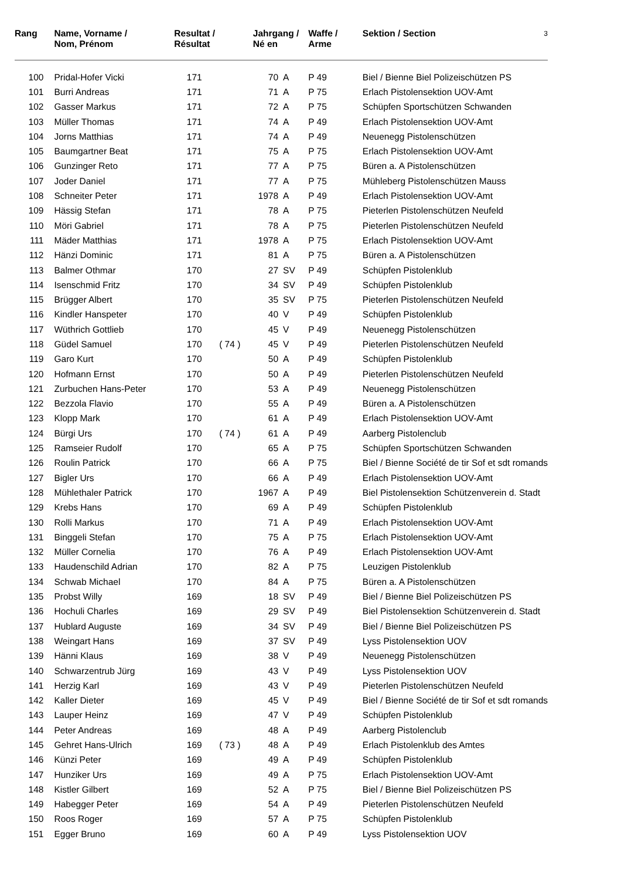| Rang | Name, Vorname / Nom, Prénom | Resultat / Résultat | | Jahrgang / Né en | | Waffe / Arme | Sektion / Section 3 |
| --- | --- | --- | --- | --- | --- | --- | --- |
| 100 | Pridal-Hofer Vicki | 171 | | 70 | A | P 49 | Biel / Bienne Biel Polizeischützen PS |
| 101 | Burri Andreas | 171 | | 71 | A | P 75 | Erlach Pistolensektion UOV-Amt |
| 102 | Gasser Markus | 171 | | 72 | A | P 75 | Schüpfen Sportschützen Schwanden |
| 103 | Müller Thomas | 171 | | 74 | A | P 49 | Erlach Pistolensektion UOV-Amt |
| 104 | Jorns Matthias | 171 | | 74 | A | P 49 | Neuenegg Pistolenschützen |
| 105 | Baumgartner Beat | 171 | | 75 | A | P 75 | Erlach Pistolensektion UOV-Amt |
| 106 | Gunzinger Reto | 171 | | 77 | A | P 75 | Büren a. A Pistolenschützen |
| 107 | Joder Daniel | 171 | | 77 | A | P 75 | Mühleberg Pistolenschützen Mauss |
| 108 | Schneiter Peter | 171 | | 1978 | A | P 49 | Erlach Pistolensektion UOV-Amt |
| 109 | Hässig Stefan | 171 | | 78 | A | P 75 | Pieterlen Pistolenschützen Neufeld |
| 110 | Möri Gabriel | 171 | | 78 | A | P 75 | Pieterlen Pistolenschützen Neufeld |
| 111 | Mäder Matthias | 171 | | 1978 | A | P 75 | Erlach Pistolensektion UOV-Amt |
| 112 | Hänzi Dominic | 171 | | 81 | A | P 75 | Büren a. A Pistolenschützen |
| 113 | Balmer Othmar | 170 | | 27 | SV | P 49 | Schüpfen Pistolenklub |
| 114 | Isenschmid Fritz | 170 | | 34 | SV | P 49 | Schüpfen Pistolenklub |
| 115 | Brügger Albert | 170 | | 35 | SV | P 75 | Pieterlen Pistolenschützen Neufeld |
| 116 | Kindler Hanspeter | 170 | | 40 | V | P 49 | Schüpfen Pistolenklub |
| 117 | Wüthrich Gottlieb | 170 | | 45 | V | P 49 | Neuenegg Pistolenschützen |
| 118 | Güdel Samuel | 170 | ( 74 ) | 45 | V | P 49 | Pieterlen Pistolenschützen Neufeld |
| 119 | Garo Kurt | 170 | | 50 | A | P 49 | Schüpfen Pistolenklub |
| 120 | Hofmann Ernst | 170 | | 50 | A | P 49 | Pieterlen Pistolenschützen Neufeld |
| 121 | Zurbuchen Hans-Peter | 170 | | 53 | A | P 49 | Neuenegg Pistolenschützen |
| 122 | Bezzola Flavio | 170 | | 55 | A | P 49 | Büren a. A Pistolenschützen |
| 123 | Klopp Mark | 170 | | 61 | A | P 49 | Erlach Pistolensektion UOV-Amt |
| 124 | Bürgi Urs | 170 | ( 74 ) | 61 | A | P 49 | Aarberg Pistolenclub |
| 125 | Ramseier Rudolf | 170 | | 65 | A | P 75 | Schüpfen Sportschützen Schwanden |
| 126 | Roulin Patrick | 170 | | 66 | A | P 75 | Biel / Bienne Société de tir Sof et sdt romands |
| 127 | Bigler Urs | 170 | | 66 | A | P 49 | Erlach Pistolensektion UOV-Amt |
| 128 | Mühlethaler Patrick | 170 | | 1967 | A | P 49 | Biel Pistolensektion Schützenverein d. Stadt |
| 129 | Krebs Hans | 170 | | 69 | A | P 49 | Schüpfen Pistolenklub |
| 130 | Rolli Markus | 170 | | 71 | A | P 49 | Erlach Pistolensektion UOV-Amt |
| 131 | Binggeli Stefan | 170 | | 75 | A | P 75 | Erlach Pistolensektion UOV-Amt |
| 132 | Müller Cornelia | 170 | | 76 | A | P 49 | Erlach Pistolensektion UOV-Amt |
| 133 | Haudenschild Adrian | 170 | | 82 | A | P 75 | Leuzigen Pistolenklub |
| 134 | Schwab Michael | 170 | | 84 | A | P 75 | Büren a. A Pistolenschützen |
| 135 | Probst Willy | 169 | | 18 | SV | P 49 | Biel / Bienne Biel Polizeischützen PS |
| 136 | Hochuli Charles | 169 | | 29 | SV | P 49 | Biel Pistolensektion Schützenverein d. Stadt |
| 137 | Hublard Auguste | 169 | | 34 | SV | P 49 | Biel / Bienne Biel Polizeischützen PS |
| 138 | Weingart Hans | 169 | | 37 | SV | P 49 | Lyss Pistolensektion UOV |
| 139 | Hänni Klaus | 169 | | 38 | V | P 49 | Neuenegg Pistolenschützen |
| 140 | Schwarzentrub Jürg | 169 | | 43 | V | P 49 | Lyss Pistolensektion UOV |
| 141 | Herzig Karl | 169 | | 43 | V | P 49 | Pieterlen Pistolenschützen Neufeld |
| 142 | Kaller Dieter | 169 | | 45 | V | P 49 | Biel / Bienne Société de tir Sof et sdt romands |
| 143 | Lauper Heinz | 169 | | 47 | V | P 49 | Schüpfen Pistolenklub |
| 144 | Peter Andreas | 169 | | 48 | A | P 49 | Aarberg Pistolenclub |
| 145 | Gehret Hans-Ulrich | 169 | ( 73 ) | 48 | A | P 49 | Erlach Pistolenklub des Amtes |
| 146 | Künzi Peter | 169 | | 49 | A | P 49 | Schüpfen Pistolenklub |
| 147 | Hunziker Urs | 169 | | 49 | A | P 75 | Erlach Pistolensektion UOV-Amt |
| 148 | Kistler Gilbert | 169 | | 52 | A | P 75 | Biel / Bienne Biel Polizeischützen PS |
| 149 | Habegger Peter | 169 | | 54 | A | P 49 | Pieterlen Pistolenschützen Neufeld |
| 150 | Roos Roger | 169 | | 57 | A | P 75 | Schüpfen Pistolenklub |
| 151 | Egger Bruno | 169 | | 60 | A | P 49 | Lyss Pistolensektion UOV |